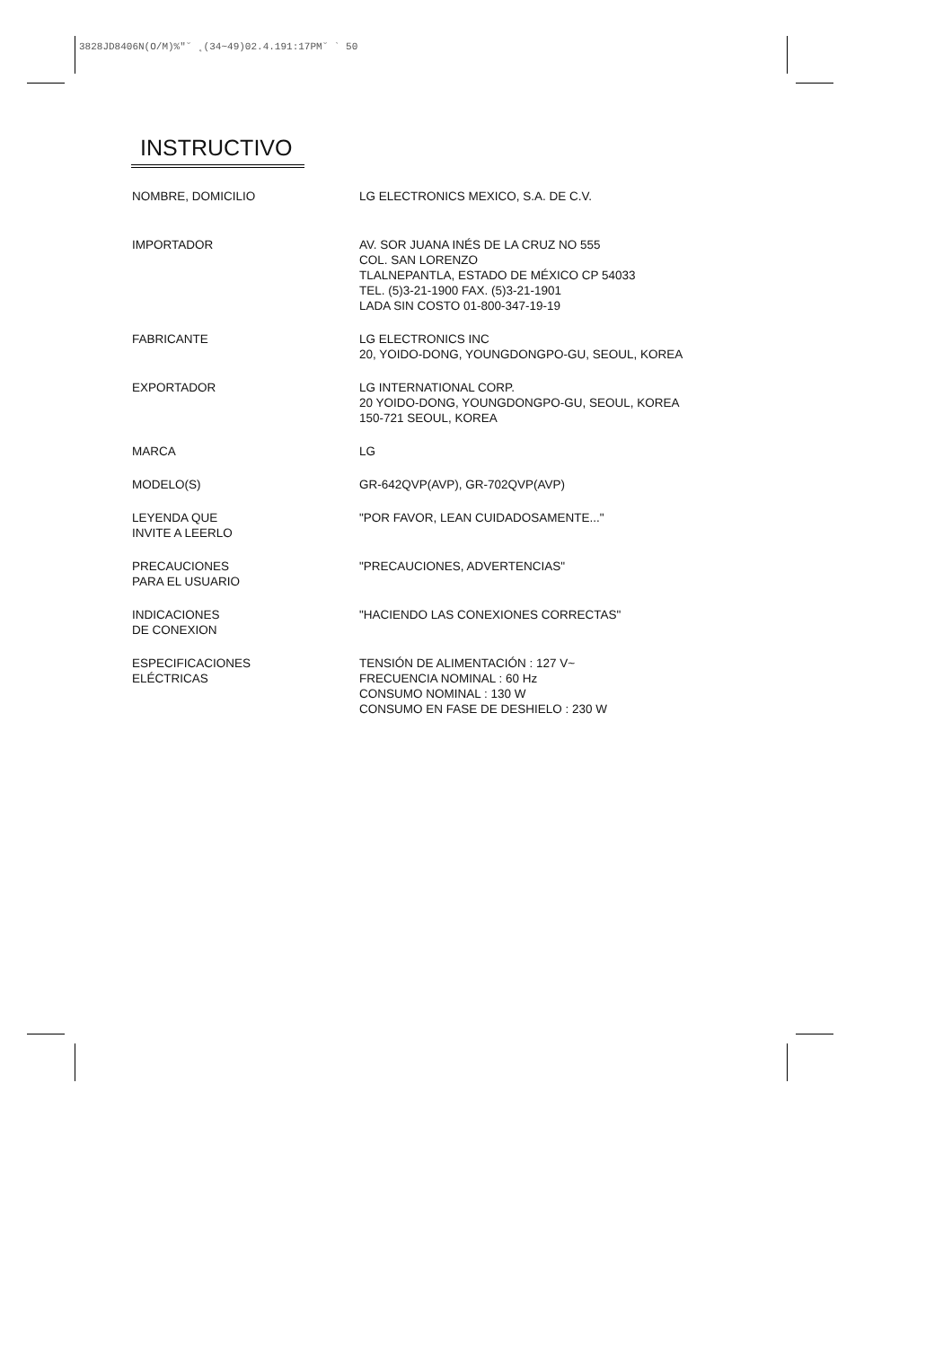3828JD8406N(O/M)%"˘ ˛(34~49)02.4.191:17PM˘ ` 50
INSTRUCTIVO
NOMBRE, DOMICILIO LG ELECTRONICS MEXICO, S.A. DE C.V.
IMPORTADOR AV. SOR JUANA INÉS DE LA CRUZ NO 555
COL. SAN LORENZO
TLALNEPANTLA, ESTADO DE MÉXICO CP 54033
TEL. (5)3-21-1900 FAX. (5)3-21-1901
LADA SIN COSTO 01-800-347-19-19
FABRICANTE LG ELECTRONICS INC
20, YOIDO-DONG, YOUNGDONGPO-GU, SEOUL, KOREA
EXPORTADOR LG INTERNATIONAL CORP.
20 YOIDO-DONG, YOUNGDONGPO-GU, SEOUL, KOREA
150-721 SEOUL, KOREA
MARCA LG
MODELO(S) GR-642QVP(AVP), GR-702QVP(AVP)
LEYENDA QUE
INVITE A LEERLO
"POR FAVOR, LEAN CUIDADOSAMENTE..."
PRECAUCIONES
PARA EL USUARIO
"PRECAUCIONES, ADVERTENCIAS"
INDICACIONES
DE CONEXION
"HACIENDO LAS CONEXIONES CORRECTAS"
ESPECIFICACIONES
ELÉCTRICAS
TENSIÓN DE ALIMENTACIÓN : 127 V~
FRECUENCIA NOMINAL : 60 Hz
CONSUMO NOMINAL : 130 W
CONSUMO EN FASE DE DESHIELO : 230 W